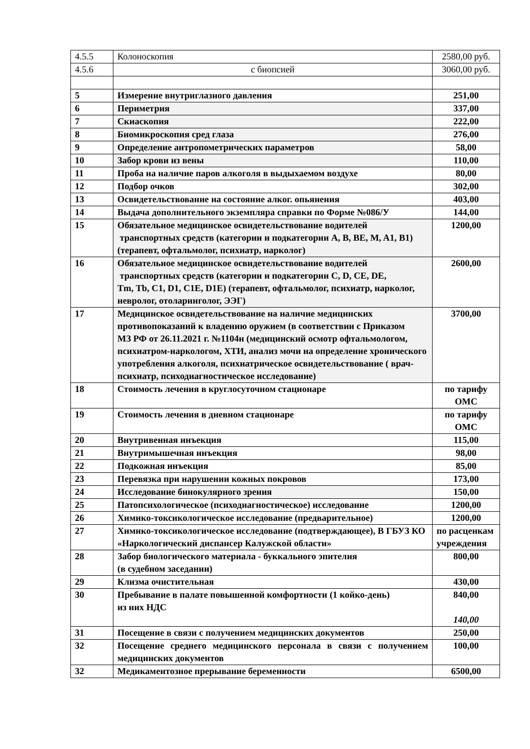| 4.5.5 | Колоноскопия | 2580,00 руб. |
| 4.5.6 | с биопсией | 3060,00 руб. |
| 5 | Измерение внутриглазного давления | 251,00 |
| 6 | Периметрия | 337,00 |
| 7 | Скиаскопия | 222,00 |
| 8 | Биомикроскопия сред глаза | 276,00 |
| 9 | Определение антропометрических параметров | 58,00 |
| 10 | Забор крови из вены | 110,00 |
| 11 | Проба на наличие паров алкоголя в выдыхаемом воздухе | 80,00 |
| 12 | Подбор очков | 302,00 |
| 13 | Освидетельствование на состояние алког. опьянения | 403,00 |
| 14 | Выдача дополнительного экземпляра справки по Форме №086/У | 144,00 |
| 15 | Обязательное медицинское освидетельствование водителей транспортных средств (категории и подкатегории A, B, BE, M, A1, B1) (терапевт, офтальмолог, психиатр, нарколог) | 1200,00 |
| 16 | Обязательное медицинское освидетельствование водителей транспортных средств (категории и подкатегории C, D, CE, DE, Tm, Tb, C1, D1, C1E, D1E) (терапевт, офтальмолог, психиатр, нарколог, невролог, отоларинголог, ЭЭГ) | 2600,00 |
| 17 | Медицинское освидетельствование на наличие медицинских противопоказаний к владению оружием (в соответствии с Приказом МЗ РФ от 26.11.2021 г. №1104н (медицинский осмотр офтальмологом, психиатром-наркологом, ХТИ, анализ мочи на определение хронического употребления алкоголя, психиатрическое освидетельствование ( врач-психиатр, психодиагностическое исследование) | 3700,00 |
| 18 | Стоимость лечения в круглосуточном стационаре | по тарифу ОМС |
| 19 | Стоимость лечения в дневном стационаре | по тарифу ОМС |
| 20 | Внутривенная инъекция | 115,00 |
| 21 | Внутримышечная инъекция | 98,00 |
| 22 | Подкожная инъекция | 85,00 |
| 23 | Перевязка при нарушении кожных покровов | 173,00 |
| 24 | Исследование бинокулярного зрения | 150,00 |
| 25 | Патопсихологическое (психодиагностическое) исследование | 1200,00 |
| 26 | Химико-токсикологическое исследование (предварительное) | 1200,00 |
| 27 | Химико-токсикологическое исследование (подтверждающее), В ГБУЗ КО «Наркологический диспансер Калужской области» | по расценкам учреждения |
| 28 | Забор биологического материала - буккального эпителия (в судебном заседании) | 800,00 |
| 29 | Клизма очистительная | 430,00 |
| 30 | Пребывание в палате повышенной комфортности (1 койко-день) из них НДС | 840,00 140,00 |
| 31 | Посещение в связи с получением медицинских документов | 250,00 |
| 32 | Посещение среднего медицинского персонала в связи с получением медицинских документов | 100,00 |
| 32 | Медикаментозное прерывание беременности | 6500,00 |